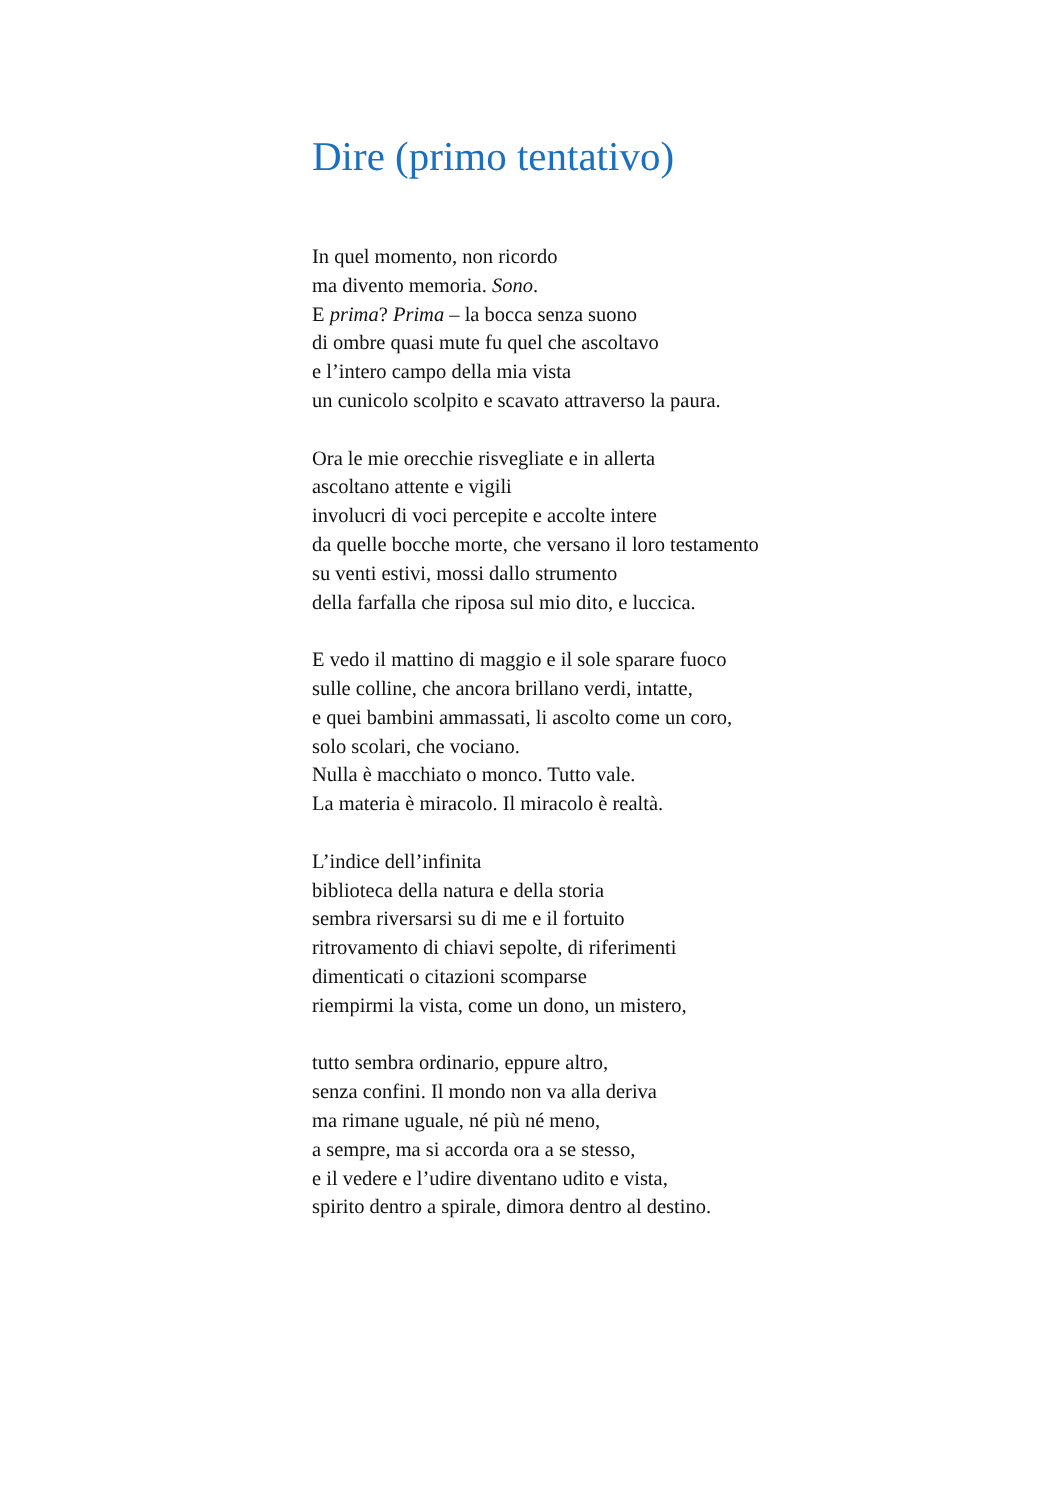Dire (primo tentativo)
In quel momento, non ricordo
ma divento memoria. Sono.
E prima? Prima – la bocca senza suono
di ombre quasi mute fu quel che ascoltavo
e l’intero campo della mia vista
un cunicolo scolpito e scavato attraverso la paura.
Ora le mie orecchie risvegliate e in allerta
ascoltano attente e vigili
involucri di voci percepite e accolte intere
da quelle bocche morte, che versano il loro testamento
su venti estivi, mossi dallo strumento
della farfalla che riposa sul mio dito, e luccica.
E vedo il mattino di maggio e il sole sparare fuoco
sulle colline, che ancora brillano verdi, intatte,
e quei bambini ammassati, li ascolto come un coro,
solo scolari, che vociano.
Nulla è macchiato o monco. Tutto vale.
La materia è miracolo. Il miracolo è realtà.
L’indice dell’infinita
biblioteca della natura e della storia
sembra riversarsi su di me e il fortuito
ritrovamento di chiavi sepolte, di riferimenti
dimenticati o citazioni scomparse
riempirmi la vista, come un dono, un mistero,
tutto sembra ordinario, eppure altro,
senza confini. Il mondo non va alla deriva
ma rimane uguale, né più né meno,
a sempre, ma si accorda ora a se stesso,
e il vedere e l’udire diventano udito e vista,
spirito dentro a spirale, dimora dentro al destino.